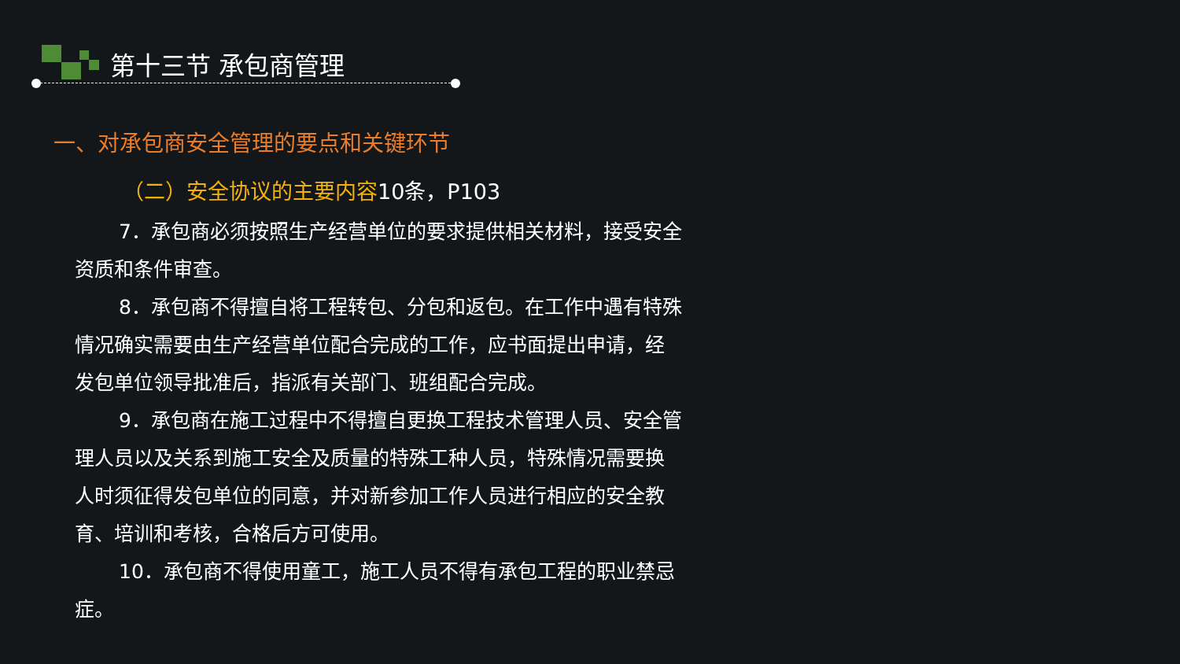第十三节 承包商管理
一、对承包商安全管理的要点和关键环节
（二）安全协议的主要内容10条，P103
7．承包商必须按照生产经营单位的要求提供相关材料，接受安全资质和条件审查。
8．承包商不得擅自将工程转包、分包和返包。在工作中遇有特殊情况确实需要由生产经营单位配合完成的工作，应书面提出申请，经发包单位领导批准后，指派有关部门、班组配合完成。
9．承包商在施工过程中不得擅自更换工程技术管理人员、安全管理人员以及关系到施工安全及质量的特殊工种人员，特殊情况需要换人时须征得发包单位的同意，并对新参加工作人员进行相应的安全教育、培训和考核，合格后方可使用。
10．承包商不得使用童工，施工人员不得有承包工程的职业禁忌症。